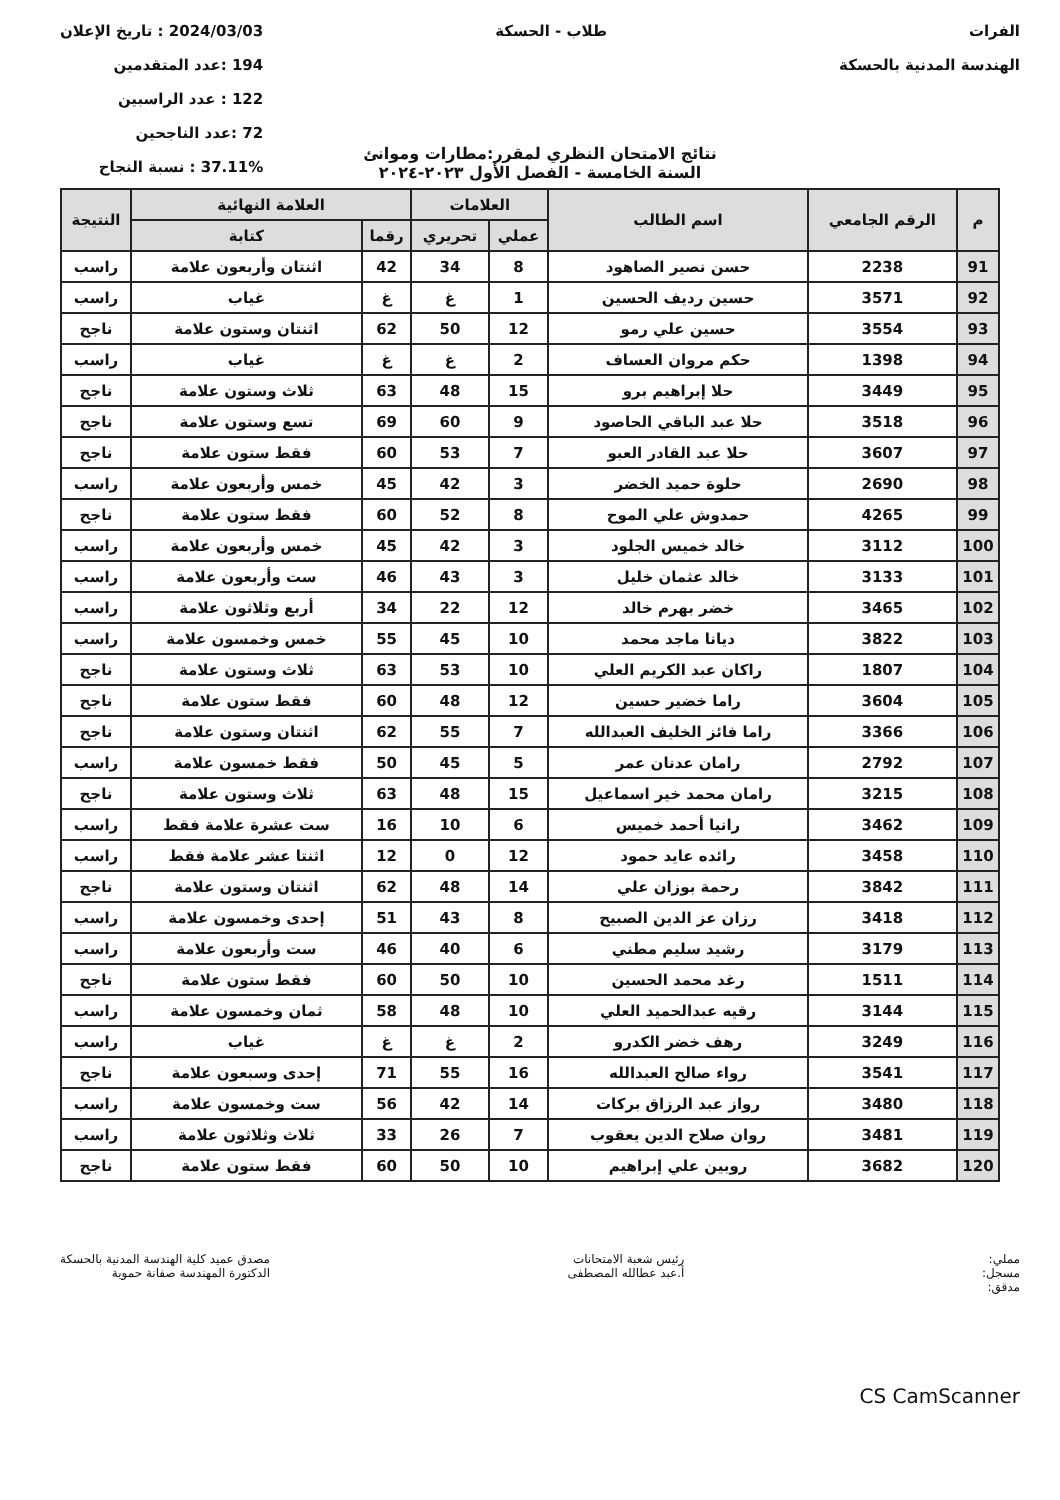الفرات
الهندسة المدنية بالحسكة
طلاب - الحسكة 2024/03/03 : تاريخ الإعلان
194 :عدد المتقدمين
122 : عدد الراسبين
72 :عدد الناجحين
37.11% : نسبة النجاح
نتائج الامتحان النظري لمقرر:مطارات وموانئ
السنة الخامسة - الفصل الأول ٢٠٢٣-٢٠٢٤
| م | الرقم الجامعي | اسم الطالب | العلامات | | العلامة النهائية | | النتيجة |
| --- | --- | --- | --- | --- | --- | --- | --- |
| | | | عملي | تحريري | رقما | كتابة | |
| 91 | 2238 | حسن نصير الصاهود | 8 | 34 | 42 | اثنتان وأربعون علامة | راسب |
| 92 | 3571 | حسين رديف الحسين | 1 | غ | غ | غياب | راسب |
| 93 | 3554 | حسين علي رمو | 12 | 50 | 62 | اثنتان وستون علامة | ناجح |
| 94 | 1398 | حكم مروان العساف | 2 | غ | غ | غياب | راسب |
| 95 | 3449 | حلا إبراهيم برو | 15 | 48 | 63 | ثلاث وستون علامة | ناجح |
| 96 | 3518 | حلا عبد الباقي الحاصود | 9 | 60 | 69 | تسع وستون علامة | ناجح |
| 97 | 3607 | حلا عبد القادر العبو | 7 | 53 | 60 | فقط ستون علامة | ناجح |
| 98 | 2690 | حلوة حميد الخضر | 3 | 42 | 45 | خمس وأربعون علامة | راسب |
| 99 | 4265 | حمدوش علي الموح | 8 | 52 | 60 | فقط ستون علامة | ناجح |
| 100 | 3112 | خالد خميس الجلود | 3 | 42 | 45 | خمس وأربعون علامة | راسب |
| 101 | 3133 | خالد عثمان خليل | 3 | 43 | 46 | ست وأربعون علامة | راسب |
| 102 | 3465 | خضر بهرم خالد | 12 | 22 | 34 | أربع وثلاثون علامة | راسب |
| 103 | 3822 | ديانا ماجد محمد | 10 | 45 | 55 | خمس وخمسون علامة | راسب |
| 104 | 1807 | راكان عبد الكريم العلي | 10 | 53 | 63 | ثلاث وستون علامة | ناجح |
| 105 | 3604 | راما خضير حسين | 12 | 48 | 60 | فقط ستون علامة | ناجح |
| 106 | 3366 | راما فائز الخليف العبدالله | 7 | 55 | 62 | اثنتان وستون علامة | ناجح |
| 107 | 2792 | رامان عدنان عمر | 5 | 45 | 50 | فقط خمسون علامة | راسب |
| 108 | 3215 | رامان محمد خير اسماعيل | 15 | 48 | 63 | ثلاث وستون علامة | ناجح |
| 109 | 3462 | رانيا أحمد خميس | 6 | 10 | 16 | ست عشرة علامة فقط | راسب |
| 110 | 3458 | رائده عايد حمود | 12 | 0 | 12 | اثنتا عشر علامة فقط | راسب |
| 111 | 3842 | رحمة بوزان علي | 14 | 48 | 62 | اثنتان وستون علامة | ناجح |
| 112 | 3418 | رزان عز الدين الصبيح | 8 | 43 | 51 | إحدى وخمسون علامة | راسب |
| 113 | 3179 | رشيد سليم مطني | 6 | 40 | 46 | ست وأربعون علامة | راسب |
| 114 | 1511 | رغد محمد الحسين | 10 | 50 | 60 | فقط ستون علامة | ناجح |
| 115 | 3144 | رقيه عبدالحميد العلي | 10 | 48 | 58 | ثمان وخمسون علامة | راسب |
| 116 | 3249 | رهف خضر الكدرو | 2 | غ | غ | غياب | راسب |
| 117 | 3541 | رواء صالح العبدالله | 16 | 55 | 71 | إحدى وسبعون علامة | ناجح |
| 118 | 3480 | رواز عبد الرزاق بركات | 14 | 42 | 56 | ست وخمسون علامة | راسب |
| 119 | 3481 | روان صلاح الدين يعقوب | 7 | 26 | 33 | ثلاث وثلاثون علامة | راسب |
| 120 | 3682 | روبين علي إبراهيم | 10 | 50 | 60 | فقط ستون علامة | ناجح |
مملي:
مسجل:
مدقق:
رئيس شعبة الامتحانات
أ.عبد عطالله المصطفى
مصدق عميد كلية الهندسة المدنية بالحسكة
الدكتورة المهندسة صفانة حموية
CS CamScanner